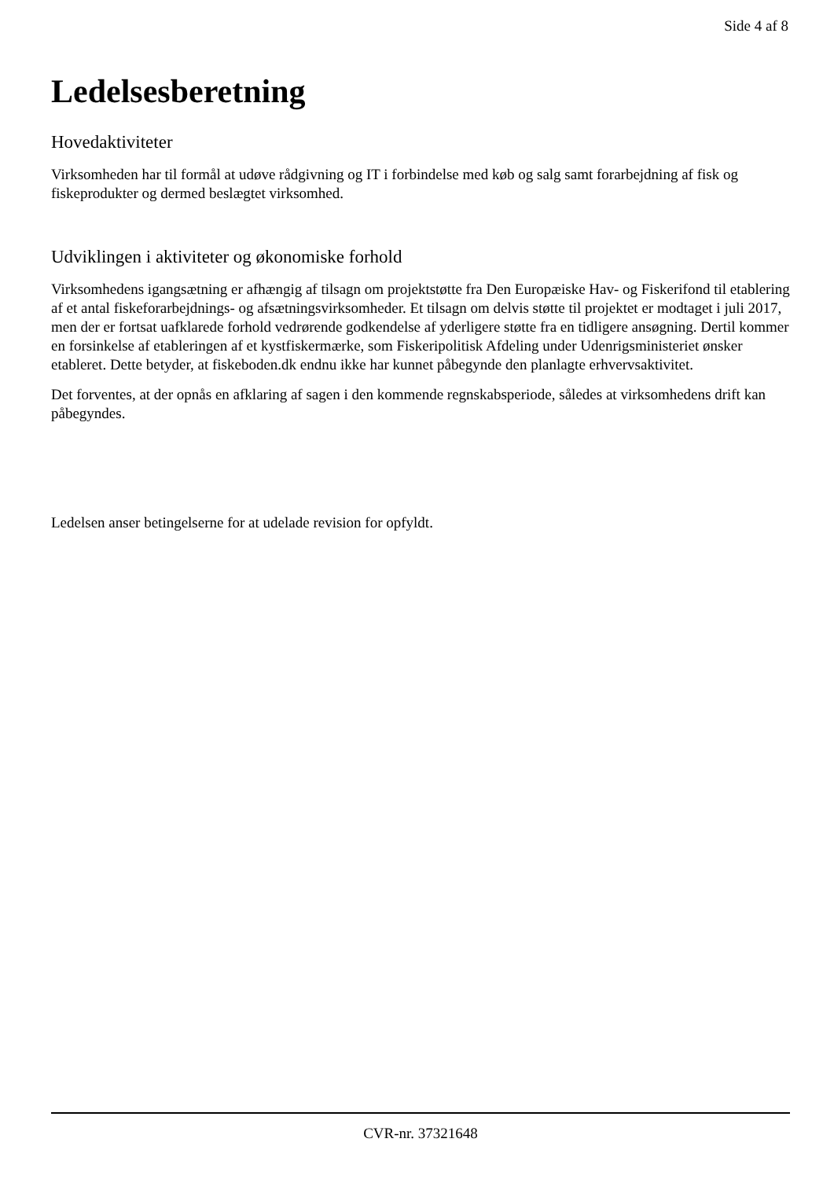Side 4 af 8
Ledelsesberetning
Hovedaktiviteter
Virksomheden har til formål at udøve rådgivning og IT i forbindelse med køb og salg samt forarbejdning af fisk og fiskeprodukter og dermed beslægtet virksomhed.
Udviklingen i aktiviteter og økonomiske forhold
Virksomhedens igangsætning er afhængig af tilsagn om projektstøtte fra Den Europæiske Hav- og Fiskerifond til etablering af et antal fiskeforarbejdnings- og afsætningsvirksomheder. Et tilsagn om delvis støtte til projektet er modtaget i juli 2017, men der er fortsat uafklarede forhold vedrørende godkendelse af yderligere støtte fra en tidligere ansøgning. Dertil kommer en forsinkelse af etableringen af et kystfiskermærke, som Fiskeripolitisk Afdeling under Udenrigsministeriet ønsker etableret. Dette betyder, at fiskeboden.dk endnu ikke har kunnet påbegynde den planlagte erhvervsaktivitet.
Det forventes, at der opnås en afklaring af sagen i den kommende regnskabsperiode, således at virksomhedens drift kan påbegyndes.
Ledelsen anser betingelserne for at udelade revision for opfyldt.
CVR-nr. 37321648